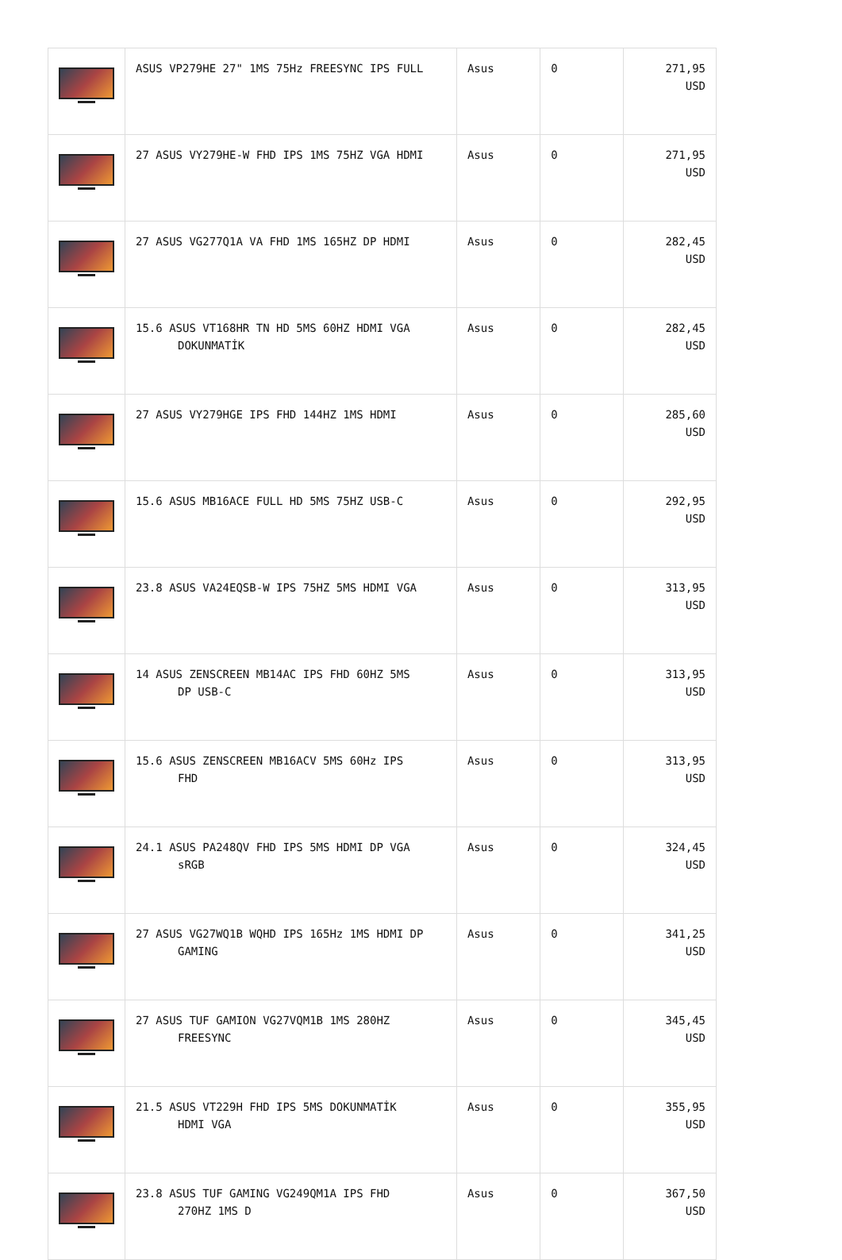| | ASUS VP279HE 27" 1MS 75Hz FREESYNC IPS FULL | Asus | 0 | 271,95 USD |
| | 27 ASUS VY279HE-W FHD IPS 1MS 75HZ VGA HDMI | Asus | 0 | 271,95 USD |
| | 27 ASUS VG277Q1A VA FHD 1MS 165HZ DP HDMI | Asus | 0 | 282,45 USD |
| | 15.6 ASUS VT168HR TN HD 5MS 60HZ HDMI VGA DOKUNMATİK | Asus | 0 | 282,45 USD |
| | 27 ASUS VY279HGE IPS FHD 144HZ 1MS HDMI | Asus | 0 | 285,60 USD |
| | 15.6 ASUS MB16ACE FULL HD 5MS 75HZ USB-C | Asus | 0 | 292,95 USD |
| | 23.8 ASUS VA24EQSB-W IPS 75HZ 5MS HDMI VGA | Asus | 0 | 313,95 USD |
| | 14 ASUS ZENSCREEN MB14AC IPS FHD 60HZ 5MS DP USB-C | Asus | 0 | 313,95 USD |
| | 15.6 ASUS ZENSCREEN MB16ACV 5MS 60Hz IPS FHD | Asus | 0 | 313,95 USD |
| | 24.1 ASUS PA248QV FHD IPS 5MS HDMI DP VGA sRGB | Asus | 0 | 324,45 USD |
| | 27 ASUS VG27WQ1B WQHD IPS 165Hz 1MS HDMI DP GAMING | Asus | 0 | 341,25 USD |
| | 27 ASUS TUF GAMION VG27VQM1B 1MS 280HZ FREESYNC | Asus | 0 | 345,45 USD |
| | 21.5 ASUS VT229H FHD IPS 5MS DOKUNMATİK HDMI VGA | Asus | 0 | 355,95 USD |
| | 23.8 ASUS TUF GAMING VG249QM1A IPS FHD 270HZ 1MS D | Asus | 0 | 367,50 USD |